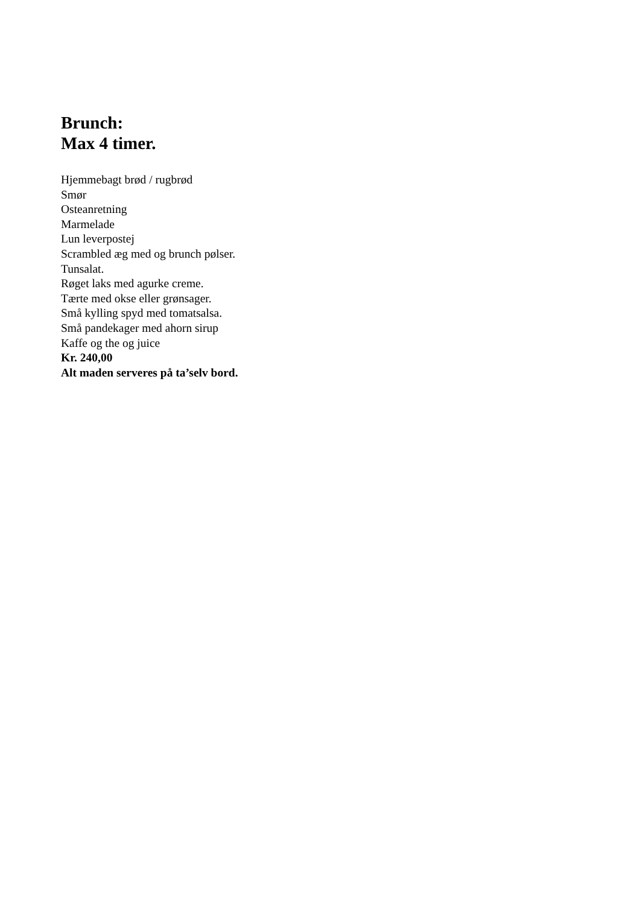Brunch:
Max 4 timer.
Hjemmebagt brød / rugbrød
Smør
Osteanretning
Marmelade
Lun leverpostej
Scrambled æg med og brunch pølser.
Tunsalat.
Røget laks med agurke creme.
Tærte med okse eller grønsager.
Små kylling spyd med tomatsalsa.
Små pandekager med ahorn sirup
Kaffe og the og juice
Kr. 240,00
Alt maden serveres på ta’selv bord.